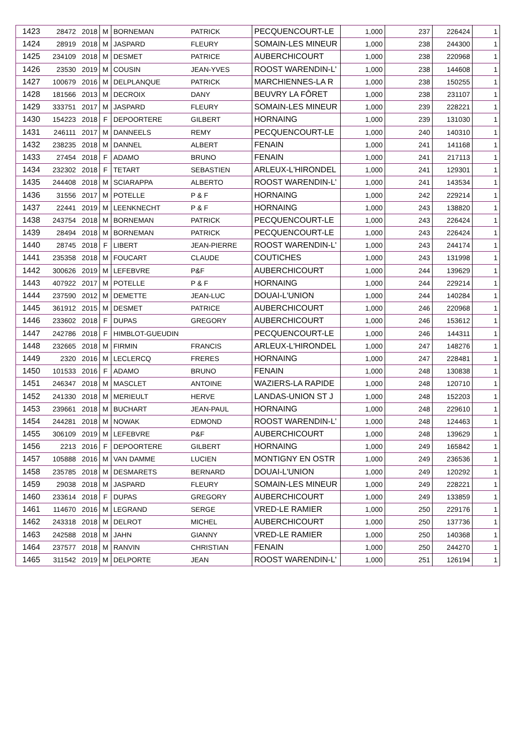| 1423 | 28472 | 2018 | M | BORNEMAN | PATRICK | PECQUENCOURT-LE | 1,000 | 237 | 226424 | 1 |
| 1424 | 28919 | 2018 | M | JASPARD | FLEURY | SOMAIN-LES MINEUR | 1,000 | 238 | 244300 | 1 |
| 1425 | 234109 | 2018 | M | DESMET | PATRICE | AUBERCHICOURT | 1,000 | 238 | 220968 | 1 |
| 1426 | 23530 | 2019 | M | COUSIN | JEAN-YVES | ROOST WARENDIN-L' | 1,000 | 238 | 144608 | 1 |
| 1427 | 100679 | 2016 | M | DELPLANQUE | PATRICK | MARCHIENNES-LA R | 1,000 | 238 | 150255 | 1 |
| 1428 | 181566 | 2013 | M | DECROIX | DANY | BEUVRY LA FÔRET | 1,000 | 238 | 231107 | 1 |
| 1429 | 333751 | 2017 | M | JASPARD | FLEURY | SOMAIN-LES MINEUR | 1,000 | 239 | 228221 | 1 |
| 1430 | 154223 | 2018 | F | DEPOORTERE | GILBERT | HORNAING | 1,000 | 239 | 131030 | 1 |
| 1431 | 246111 | 2017 | M | DANNEELS | REMY | PECQUENCOURT-LE | 1,000 | 240 | 140310 | 1 |
| 1432 | 238235 | 2018 | M | DANNEL | ALBERT | FENAIN | 1,000 | 241 | 141168 | 1 |
| 1433 | 27454 | 2018 | F | ADAMO | BRUNO | FENAIN | 1,000 | 241 | 217113 | 1 |
| 1434 | 232302 | 2018 | F | TETART | SEBASTIEN | ARLEUX-L'HIRONDEL | 1,000 | 241 | 129301 | 1 |
| 1435 | 244408 | 2018 | M | SCIARAPPA | ALBERTO | ROOST WARENDIN-L' | 1,000 | 241 | 143534 | 1 |
| 1436 | 31556 | 2017 | M | POTELLE | P & F | HORNAING | 1,000 | 242 | 229214 | 1 |
| 1437 | 22441 | 2019 | M | LEENKNECHT | P & F | HORNAING | 1,000 | 243 | 138820 | 1 |
| 1438 | 243754 | 2018 | M | BORNEMAN | PATRICK | PECQUENCOURT-LE | 1,000 | 243 | 226424 | 1 |
| 1439 | 28494 | 2018 | M | BORNEMAN | PATRICK | PECQUENCOURT-LE | 1,000 | 243 | 226424 | 1 |
| 1440 | 28745 | 2018 | F | LIBERT | JEAN-PIERRE | ROOST WARENDIN-L' | 1,000 | 243 | 244174 | 1 |
| 1441 | 235358 | 2018 | M | FOUCART | CLAUDE | COUTICHES | 1,000 | 243 | 131998 | 1 |
| 1442 | 300626 | 2019 | M | LEFEBVRE | P&F | AUBERCHICOURT | 1,000 | 244 | 139629 | 1 |
| 1443 | 407922 | 2017 | M | POTELLE | P & F | HORNAING | 1,000 | 244 | 229214 | 1 |
| 1444 | 237590 | 2012 | M | DEMETTE | JEAN-LUC | DOUAI-L'UNION | 1,000 | 244 | 140284 | 1 |
| 1445 | 361912 | 2015 | M | DESMET | PATRICE | AUBERCHICOURT | 1,000 | 246 | 220968 | 1 |
| 1446 | 233602 | 2018 | F | DUPAS | GREGORY | AUBERCHICOURT | 1,000 | 246 | 153612 | 1 |
| 1447 | 242786 | 2018 | F | HIMBLOT-GUEUDIN | | PECQUENCOURT-LE | 1,000 | 246 | 144311 | 1 |
| 1448 | 232665 | 2018 | M | FIRMIN | FRANCIS | ARLEUX-L'HIRONDEL | 1,000 | 247 | 148276 | 1 |
| 1449 | 2320 | 2016 | M | LECLERCQ | FRERES | HORNAING | 1,000 | 247 | 228481 | 1 |
| 1450 | 101533 | 2016 | F | ADAMO | BRUNO | FENAIN | 1,000 | 248 | 130838 | 1 |
| 1451 | 246347 | 2018 | M | MASCLET | ANTOINE | WAZIERS-LA RAPIDE | 1,000 | 248 | 120710 | 1 |
| 1452 | 241330 | 2018 | M | MERIEULT | HERVE | LANDAS-UNION ST J | 1,000 | 248 | 152203 | 1 |
| 1453 | 239661 | 2018 | M | BUCHART | JEAN-PAUL | HORNAING | 1,000 | 248 | 229610 | 1 |
| 1454 | 244281 | 2018 | M | NOWAK | EDMOND | ROOST WARENDIN-L' | 1,000 | 248 | 124463 | 1 |
| 1455 | 306109 | 2019 | M | LEFEBVRE | P&F | AUBERCHICOURT | 1,000 | 248 | 139629 | 1 |
| 1456 | 2213 | 2016 | F | DEPOORTERE | GILBERT | HORNAING | 1,000 | 249 | 165842 | 1 |
| 1457 | 105888 | 2016 | M | VAN DAMME | LUCIEN | MONTIGNY EN OSTR | 1,000 | 249 | 236536 | 1 |
| 1458 | 235785 | 2018 | M | DESMARETS | BERNARD | DOUAI-L'UNION | 1,000 | 249 | 120292 | 1 |
| 1459 | 29038 | 2018 | M | JASPARD | FLEURY | SOMAIN-LES MINEUR | 1,000 | 249 | 228221 | 1 |
| 1460 | 233614 | 2018 | F | DUPAS | GREGORY | AUBERCHICOURT | 1,000 | 249 | 133859 | 1 |
| 1461 | 114670 | 2016 | M | LEGRAND | SERGE | VRED-LE RAMIER | 1,000 | 250 | 229176 | 1 |
| 1462 | 243318 | 2018 | M | DELROT | MICHEL | AUBERCHICOURT | 1,000 | 250 | 137736 | 1 |
| 1463 | 242588 | 2018 | M | JAHN | GIANNY | VRED-LE RAMIER | 1,000 | 250 | 140368 | 1 |
| 1464 | 237577 | 2018 | M | RANVIN | CHRISTIAN | FENAIN | 1,000 | 250 | 244270 | 1 |
| 1465 | 311542 | 2019 | M | DELPORTE | JEAN | ROOST WARENDIN-L' | 1,000 | 251 | 126194 | 1 |